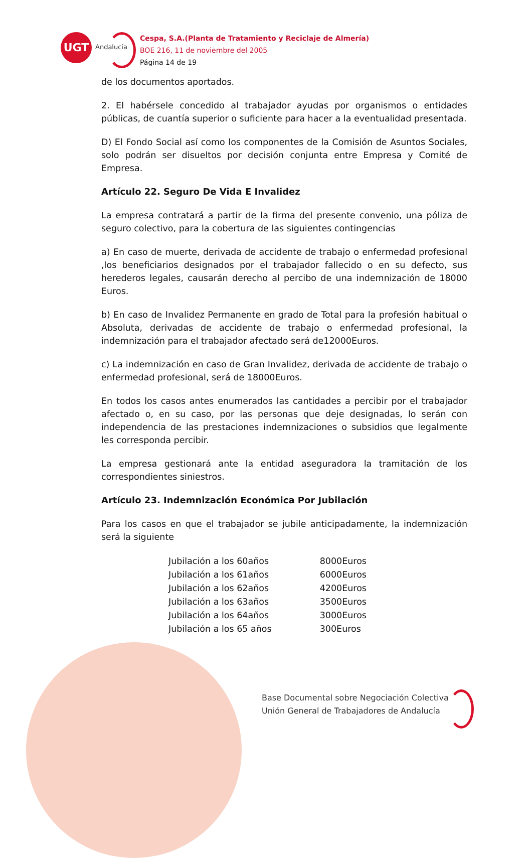UGT
Andalucía
Cespa, S.A.(Planta de Tratamiento y Reciclaje de Almería)
BOE 216, 11 de noviembre del 2005
Página 14 de 19
de los documentos aportados.
2. El habérsele concedido al trabajador ayudas por organismos o entidades públicas, de cuantía superior o suficiente para hacer a la eventualidad presentada.
D) El Fondo Social así como los componentes de la Comisión de Asuntos Sociales, solo podrán ser disueltos por decisión conjunta entre Empresa y Comité de Empresa.
Artículo 22. Seguro De Vida E Invalidez
La empresa contratará a partir de la firma del presente convenio, una póliza de seguro colectivo, para la cobertura de las siguientes contingencias
a) En caso de muerte, derivada de accidente de trabajo o enfermedad profesional ,los beneficiarios designados por el trabajador fallecido o en su defecto, sus herederos legales, causarán derecho al percibo de una indemnización de 18000 Euros.
b) En caso de Invalidez Permanente en grado de Total para la profesión habitual o Absoluta, derivadas de accidente de trabajo o enfermedad profesional, la indemnización para el trabajador afectado será de12000Euros.
c) La indemnización en caso de Gran Invalidez, derivada de accidente de trabajo o enfermedad profesional, será de 18000Euros.
En todos los casos antes enumerados las cantidades a percibir por el trabajador afectado o, en su caso, por las personas que deje designadas, lo serán con independencia de las prestaciones indemnizaciones o subsidios que legalmente les corresponda percibir.
La empresa gestionará ante la entidad aseguradora la tramitación de los correspondientes siniestros.
Artículo 23. Indemnización Económica Por Jubilación
Para los casos en que el trabajador se jubile anticipadamente, la indemnización será la siguiente
| Jubilación a los 60años | 8000Euros |
| Jubilación a los 61años | 6000Euros |
| Jubilación a los 62años | 4200Euros |
| Jubilación a los 63años | 3500Euros |
| Jubilación a los 64años | 3000Euros |
| Jubilación a los 65 años | 300Euros |
Base Documental sobre Negociación Colectiva
Unión General de Trabajadores de Andalucía